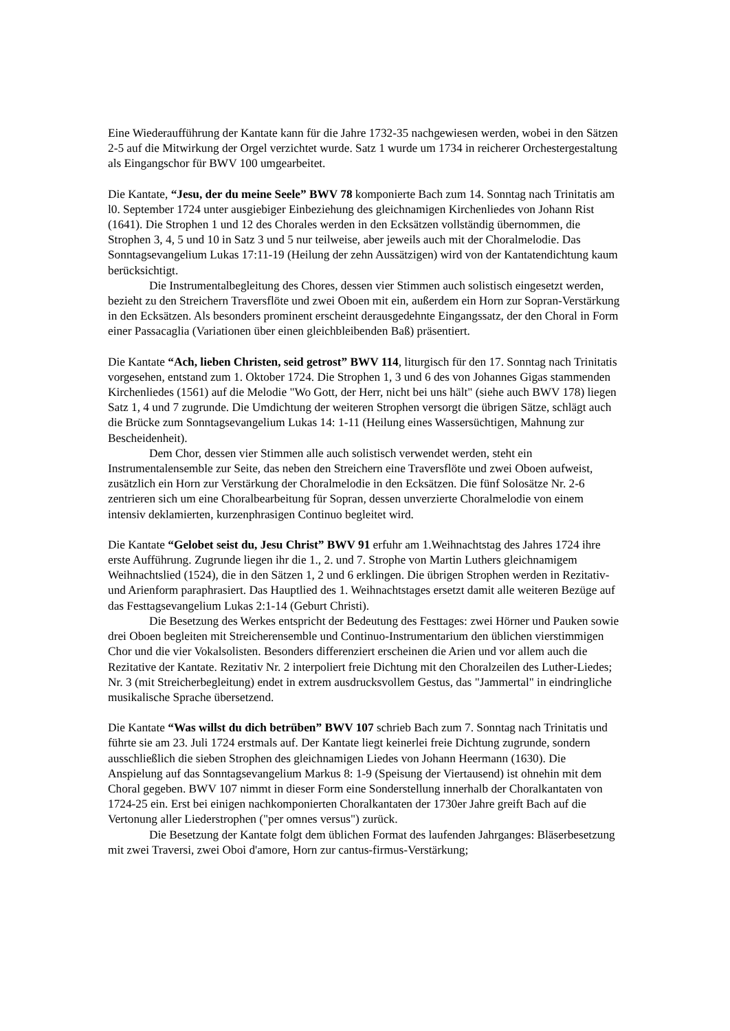Eine Wiederaufführung der Kantate kann für die Jahre 1732-35 nachgewiesen werden, wobei in den Sätzen 2-5 auf die Mitwirkung der Orgel verzichtet wurde. Satz 1 wurde um 1734 in reicherer Orchestergestaltung als Eingangschor für BWV 100 umgearbeitet.
Die Kantate, “Jesu, der du meine Seele” BWV 78 komponierte Bach zum 14. Sonntag nach Trinitatis am l0. September 1724 unter ausgiebiger Einbeziehung des gleichnamigen Kirchenliedes von Johann Rist (1641). Die Strophen 1 und 12 des Chorales werden in den Ecksätzen vollständig übernommen, die Strophen 3, 4, 5 und 10 in Satz 3 und 5 nur teilweise, aber jeweils auch mit der Choralmelodie. Das Sonntagsevangelium Lukas 17:11-19 (Heilung der zehn Aussätzigen) wird von der Kantatendichtung kaum berücksichtigt.
Die Instrumentalbegleitung des Chores, dessen vier Stimmen auch solistisch eingesetzt werden, bezieht zu den Streichern Traversflöte und zwei Oboen mit ein, außerdem ein Horn zur Sopran-Verstärkung in den Ecksätzen. Als besonders prominent erscheint derausgedehnte Eingangssatz, der den Choral in Form einer Passacaglia (Variationen über einen gleichbleibenden Baß) präsentiert.
Die Kantate “Ach, lieben Christen, seid getrost” BWV 114, liturgisch für den 17. Sonntag nach Trinitatis vorgesehen, entstand zum 1. Oktober 1724. Die Strophen 1, 3 und 6 des von Johannes Gigas stammenden Kirchenliedes (1561) auf die Melodie "Wo Gott, der Herr, nicht bei uns hält" (siehe auch BWV 178) liegen Satz 1, 4 und 7 zugrunde. Die Umdichtung der weiteren Strophen versorgt die übrigen Sätze, schlägt auch die Brücke zum Sonntagsevangelium Lukas 14: 1-11 (Heilung eines Wassersüchtigen, Mahnung zur Bescheidenheit).
Dem Chor, dessen vier Stimmen alle auch solistisch verwendet werden, steht ein Instrumentalensemble zur Seite, das neben den Streichern eine Traversflöte und zwei Oboen aufweist, zusätzlich ein Horn zur Verstärkung der Choralmelodie in den Ecksätzen. Die fünf Solosätze Nr. 2-6 zentrieren sich um eine Choralbearbeitung für Sopran, dessen unverzierte Choralmelodie von einem intensiv deklamierten, kurzenphrasigen Continuo begleitet wird.
Die Kantate “Gelobet seist du, Jesu Christ” BWV 91 erfuhr am 1.Weihnachtstag des Jahres 1724 ihre erste Aufführung. Zugrunde liegen ihr die 1., 2. und 7. Strophe von Martin Luthers gleichnamigem Weihnachtslied (1524), die in den Sätzen 1, 2 und 6 erklingen. Die übrigen Strophen werden in Rezitativ- und Arienform paraphrasiert. Das Hauptlied des 1. Weihnachtstages ersetzt damit alle weiteren Bezüge auf das Festtagsevangelium Lukas 2:1-14 (Geburt Christi).
Die Besetzung des Werkes entspricht der Bedeutung des Festtages: zwei Hörner und Pauken sowie drei Oboen begleiten mit Streicherensemble und Continuo-Instrumentarium den üblichen vierstimmigen Chor und die vier Vokalsolisten. Besonders differenziert erscheinen die Arien und vor allem auch die Rezitative der Kantate. Rezitativ Nr. 2 interpoliert freie Dichtung mit den Choralzeilen des Luther-Liedes; Nr. 3 (mit Streicherbegleitung) endet in extrem ausdrucksvollem Gestus, das "Jammertal" in eindringliche musikalische Sprache übersetzend.
Die Kantate “Was willst du dich betrüben” BWV 107 schrieb Bach zum 7. Sonntag nach Trinitatis und führte sie am 23. Juli 1724 erstmals auf. Der Kantate liegt keinerlei freie Dichtung zugrunde, sondern ausschließlich die sieben Strophen des gleichnamigen Liedes von Johann Heermann (1630). Die Anspielung auf das Sonntagsevangelium Markus 8: 1-9 (Speisung der Viertausend) ist ohnehin mit dem Choral gegeben. BWV 107 nimmt in dieser Form eine Sonderstellung innerhalb der Choralkantaten von 1724-25 ein. Erst bei einigen nachkomponierten Choralkantaten der 1730er Jahre greift Bach auf die Vertonung aller Liederstrophen ("per omnes versus") zurück.
Die Besetzung der Kantate folgt dem üblichen Format des laufenden Jahrganges: Bläserbesetzung mit zwei Traversi, zwei Oboi d'amore, Horn zur cantus-firmus-Verstärkung;